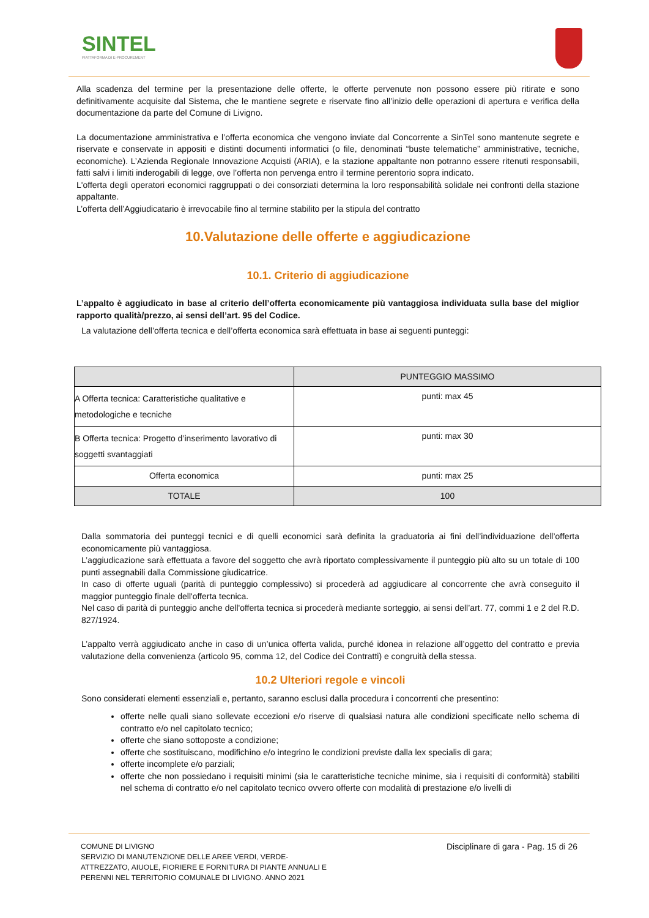SINTEL
PIATTAFORMA DI E-PROCUREMENT
Alla scadenza del termine per la presentazione delle offerte, le offerte pervenute non possono essere più ritirate e sono definitivamente acquisite dal Sistema, che le mantiene segrete e riservate fino all’inizio delle operazioni di apertura e verifica della documentazione da parte del Comune di Livigno.
La documentazione amministrativa e l’offerta economica che vengono inviate dal Concorrente a SinTel sono mantenute segrete e riservate e conservate in appositi e distinti documenti informatici (o file, denominati “buste telematiche” amministrative, tecniche, economiche). L’Azienda Regionale Innovazione Acquisti (ARIA), e la stazione appaltante non potranno essere ritenuti responsabili, fatti salvi i limiti inderogabili di legge, ove l’offerta non pervenga entro il termine perentorio sopra indicato.
L'offerta degli operatori economici raggruppati o dei consorziati determina la loro responsabilità solidale nei confronti della stazione appaltante.
L’offerta dell’Aggiudicatario è irrevocabile fino al termine stabilito per la stipula del contratto
10.Valutazione delle offerte e aggiudicazione
10.1. Criterio di aggiudicazione
L’appalto è aggiudicato in base al criterio dell’offerta economicamente più vantaggiosa individuata sulla base del miglior rapporto qualità/prezzo, ai sensi dell’art. 95 del Codice.
La valutazione dell’offerta tecnica e dell’offerta economica sarà effettuata in base ai seguenti punteggi:
| | PUNTEGGIO MASSIMO |
| --- | --- |
| A Offerta tecnica: Caratteristiche qualitative e metodologiche e tecniche | punti: max 45 |
| B Offerta tecnica: Progetto d’inserimento lavorativo di soggetti svantaggiati | punti: max 30 |
| Offerta economica | punti: max 25 |
| TOTALE | 100 |
Dalla sommatoria dei punteggi tecnici e di quelli economici sarà definita la graduatoria ai fini dell’individuazione dell’offerta economicamente più vantaggiosa.
L’aggiudicazione sarà effettuata a favore del soggetto che avrà riportato complessivamente il punteggio più alto su un totale di 100 punti assegnabili dalla Commissione giudicatrice.
In caso di offerte uguali (parità di punteggio complessivo) si procederà ad aggiudicare al concorrente che avrà conseguito il maggior punteggio finale dell'offerta tecnica.
Nel caso di parità di punteggio anche dell'offerta tecnica si procederà mediante sorteggio, ai sensi dell’art. 77, commi 1 e 2 del R.D. 827/1924.
L’appalto verrà aggiudicato anche in caso di un’unica offerta valida, purché idonea in relazione all’oggetto del contratto e previa valutazione della convenienza (articolo 95, comma 12, del Codice dei Contratti) e congruità della stessa.
10.2 Ulteriori regole e vincoli
Sono considerati elementi essenziali e, pertanto, saranno esclusi dalla procedura i concorrenti che presentino:
offerte nelle quali siano sollevate eccezioni e/o riserve di qualsiasi natura alle condizioni specificate nello schema di contratto e/o nel capitolato tecnico;
offerte che siano sottoposte a condizione;
offerte che sostituiscano, modifichino e/o integrino le condizioni previste dalla lex specialis di gara;
offerte incomplete e/o parziali;
offerte che non possiedano i requisiti minimi (sia le caratteristiche tecniche minime, sia i requisiti di conformità) stabiliti nel schema di contratto e/o nel capitolato tecnico ovvero offerte con modalità di prestazione e/o livelli di
COMUNE DI LIVIGNO
SERVIZIO DI MANUTENZIONE DELLE AREE VERDI, VERDE-
ATTREZZATO, AIUOLE, FIORIERE E FORNITURA DI PIANTE ANNUALI E
PERENNI NEL TERRITORIO COMUNALE DI LIVIGNO. ANNO 2021
Disciplinare di gara - Pag. 15 di 26